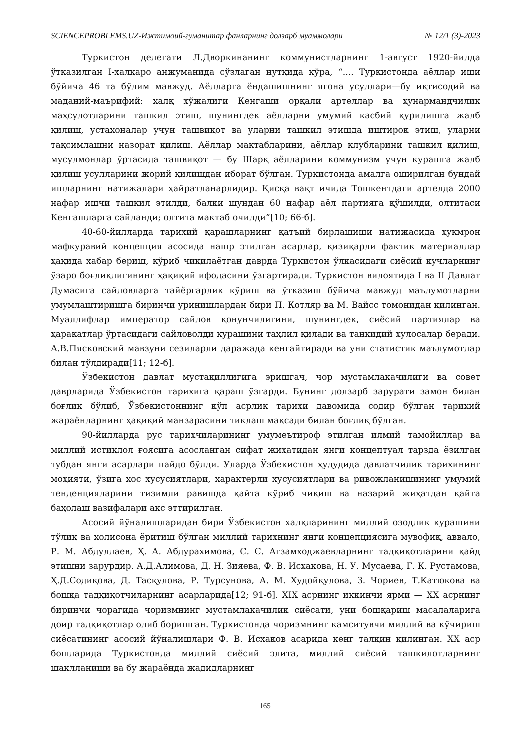SCIENCEPROBLEMS.UZ-Ижтимоий-гуманитар фанларнинг долзарб муаммолари № 12/1 (3)-2023
Туркистон делегати Л.Дворкинанинг коммунистларнинг 1-август 1920-йилда ўтказилган I-халқаро анжуманида сўзлаган нутқида кўра, “.... Туркистонда аёллар иши бўйича 46 та бўлим мавжуд. Аёлларга ёндашишнинг ягона усуллари—бу иқтисодий ва маданий-маърифий: халқ хўжалиги Кенгаши орқали артеллар ва ҳунармандчилик маҳсулотларини ташкил этиш, шунингдек аёлларни умумий касбий қурилишга жалб қилиш, устахоналар учун ташвиқот ва уларни ташкил этишда иштирок этиш, уларни тақсимлашни назорат қилиш. Аёллар мактабларини, аёллар клубларини ташкил қилиш, мусулмонлар ўртасида ташвиқот — бу Шарқ аёлларини коммунизм учун курашга жалб қилиш усулларини жорий қилишдан иборат бўлган. Туркистонда амалга оширилган бундай ишларнинг натижалари ҳайратланарлидир. Қисқа вақт ичида Тошкентдаги артелда 2000 нафар ишчи ташкил этилди, балки шундан 60 нафар аёл партияга қўшилди, олтитаси Кенгашларга сайланди; олтита мактаб очилди”[10; 66-б].
40-60-йилларда тарихий қарашларнинг қатъий бирлашиши натижасида ҳукмрон мафкуравий концепция асосида нашр этилган асарлар, қизиқарли фактик материаллар ҳақида хабар бериш, кўриб чиқилаётган даврда Туркистон ўлкасидаги сиёсий кучларнинг ўзаро боғлиқлигининг ҳақиқий ифодасини ўзгартиради. Туркистон вилоятида I ва II Давлат Думасига сайловларга тайёргарлик кўриш ва ўтказиш бўйича мавжуд маълумотларни умумлаштиришга биринчи уринишлардан бири П. Котляр ва М. Вайсс томонидан қилинган. Муаллифлар император сайлов қонунчилигини, шунингдек, сиёсий партиялар ва ҳаракатлар ўртасидаги сайловолди курашини таҳлил қилади ва танқидий хулосалар беради. А.В.Пясковский мавзуни сезиларли даражада кенгайтиради ва уни статистик маълумотлар билан тўлдиради[11; 12-б].
Ўзбекистон давлат мустақиллигига эришгач, чор мустамлакачилиги ва совет даврларида Ўзбекистон тарихига қараш ўзгарди. Бунинг долзарб зарурати замон билан боғлиқ бўлиб, Ўзбекистоннинг кўп асрлик тарихи давомида содир бўлган тарихий жараёнларнинг ҳақиқий манзарасини тиклаш мақсади билан боғлиқ бўлган.
90-йилларда рус тарихчиларининг умумеътироф этилган илмий тамойиллар ва миллий истиқлол ғоясига асосланган сифат жиҳатидан янги концептуал тарзда ёзилган тубдан янги асарлари пайдо бўлди. Уларда Ўзбекистон ҳудудида давлатчилик тарихининг моҳияти, ўзига хос хусусиятлари, характерли хусусиятлари ва ривожланишининг умумий тенденцияларини тизимли равишда қайта кўриб чиқиш ва назарий жиҳатдан қайта баҳолаш вазифалари акс эттирилган.
Асосий йўналишларидан бири Ўзбекистон халқларининг миллий озодлик курашини тўлиқ ва холисона ёритиш бўлган миллий тарихнинг янги концепциясига мувофиқ, аввало, Р. М. Абдуллаев, Ҳ. А. Абдурахимова, С. С. Агзамходжаевларнинг тадқиқотларини қайд этишни зарурдир. А.Д.Алимова, Д. Н. Зияева, Ф. В. Исхакова, Н. У. Мусаева, Г. К. Рустамова, Ҳ.Д.Содиқова, Д. Тасқулова, Р. Турсунова, А. М. Худойқулова, З. Чориев, Т.Катюкова ва бошқа тадқиқотчиларнинг асарларида[12; 91-б]. XIX асрнинг иккинчи ярми — XX асрнинг биринчи чорагида чоризмнинг мустамлакачилик сиёсати, уни бошқариш масалаларига доир тадқиқотлар олиб боришган. Туркистонда чоризмнинг камситувчи миллий ва кўчириш сиёсатининг асосий йўналишлари Ф. В. Исхаков асарида кенг талқин қилинган. XX аср бошларида Туркистонда миллий сиёсий элита, миллий сиёсий ташкилотларнинг шаклланиши ва бу жараёнда жадидларнинг
165